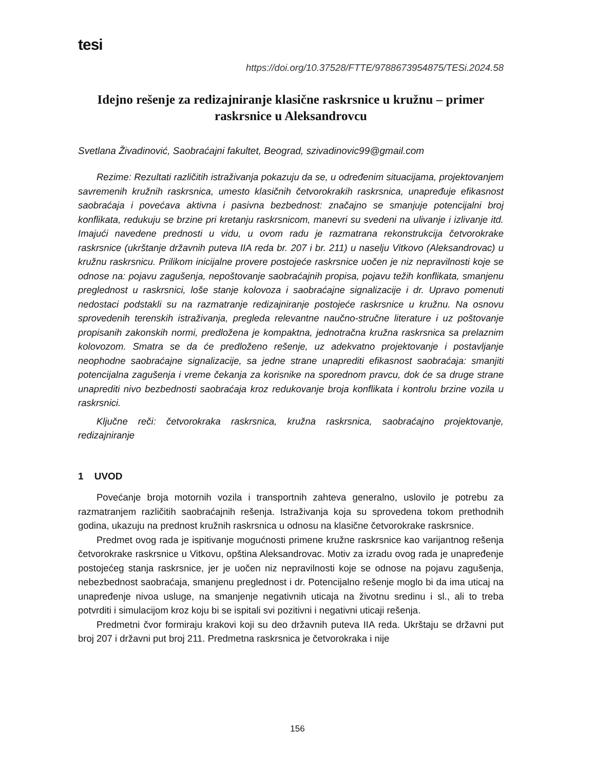tesi
https://doi.org/10.37528/FTTE/9788673954875/TESi.2024.58
Idejno rešenje za redizajniranje klasične raskrsnice u kružnu – primer raskrsnice u Aleksandrovcu
Svetlana Živadinović, Saobraćajni fakultet, Beograd, szivadinovic99@gmail.com
Rezime: Rezultati različitih istraživanja pokazuju da se, u određenim situacijama, projektovanjem savremenih kružnih raskrsnica, umesto klasičnih četvorokrakih raskrsnica, unapređuje efikasnost saobraćaja i povećava aktivna i pasivna bezbednost: značajno se smanjuje potencijalni broj konflikata, redukuju se brzine pri kretanju raskrsnicom, manevri su svedeni na ulivanje i izlivanje itd. Imajući navedene prednosti u vidu, u ovom radu je razmatrana rekonstrukcija četvorokrake raskrsnice (ukrštanje državnih puteva IIA reda br. 207 i br. 211) u naselju Vitkovo (Aleksandrovac) u kružnu raskrsnicu. Prilikom inicijalne provere postojeće raskrsnice uočen je niz nepravilnosti koje se odnose na: pojavu zagušenja, nepoštovanje saobraćajnih propisa, pojavu težih konflikata, smanjenu preglednost u raskrsnici, loše stanje kolovoza i saobraćajne signalizacije i dr. Upravo pomenuti nedostaci podstakli su na razmatranje redizajniranje postojeće raskrsnice u kružnu. Na osnovu sprovedenih terenskih istraživanja, pregleda relevantne naučno-stručne literature i uz poštovanje propisanih zakonskih normi, predložena je kompaktna, jednotračna kružna raskrsnica sa prelaznim kolovozom. Smatra se da će predloženo rešenje, uz adekvatno projektovanje i postavljanje neophodne saobraćajne signalizacije, sa jedne strane unaprediti efikasnost saobraćaja: smanjiti potencijalna zagušenja i vreme čekanja za korisnike na sporednom pravcu, dok će sa druge strane unaprediti nivo bezbednosti saobraćaja kroz redukovanje broja konflikata i kontrolu brzine vozila u raskrsnici.
Ključne reči: četvorokraka raskrsnica, kružna raskrsnica, saobraćajno projektovanje, redizajniranje
1 UVOD
Povećanje broja motornih vozila i transportnih zahteva generalno, uslovilo je potrebu za razmatranjem različitih saobraćajnih rešenja. Istraživanja koja su sprovedena tokom prethodnih godina, ukazuju na prednost kružnih raskrsnica u odnosu na klasične četvorokrake raskrsnice.
Predmet ovog rada je ispitivanje mogućnosti primene kružne raskrsnice kao varijantnog rešenja četvorokrake raskrsnice u Vitkovu, opština Aleksandrovac. Motiv za izradu ovog rada je unapređenje postojećeg stanja raskrsnice, jer je uočen niz nepravilnosti koje se odnose na pojavu zagušenja, nebezbednost saobraćaja, smanjenu preglednost i dr. Potencijalno rešenje moglo bi da ima uticaj na unapređenje nivoa usluge, na smanjenje negativnih uticaja na životnu sredinu i sl., ali to treba potvrditi i simulacijom kroz koju bi se ispitali svi pozitivni i negativni uticaji rešenja.
Predmetni čvor formiraju krakovi koji su deo državnih puteva IIA reda. Ukrštaju se državni put broj 207 i državni put broj 211. Predmetna raskrsnica je četvorokraka i nije
156